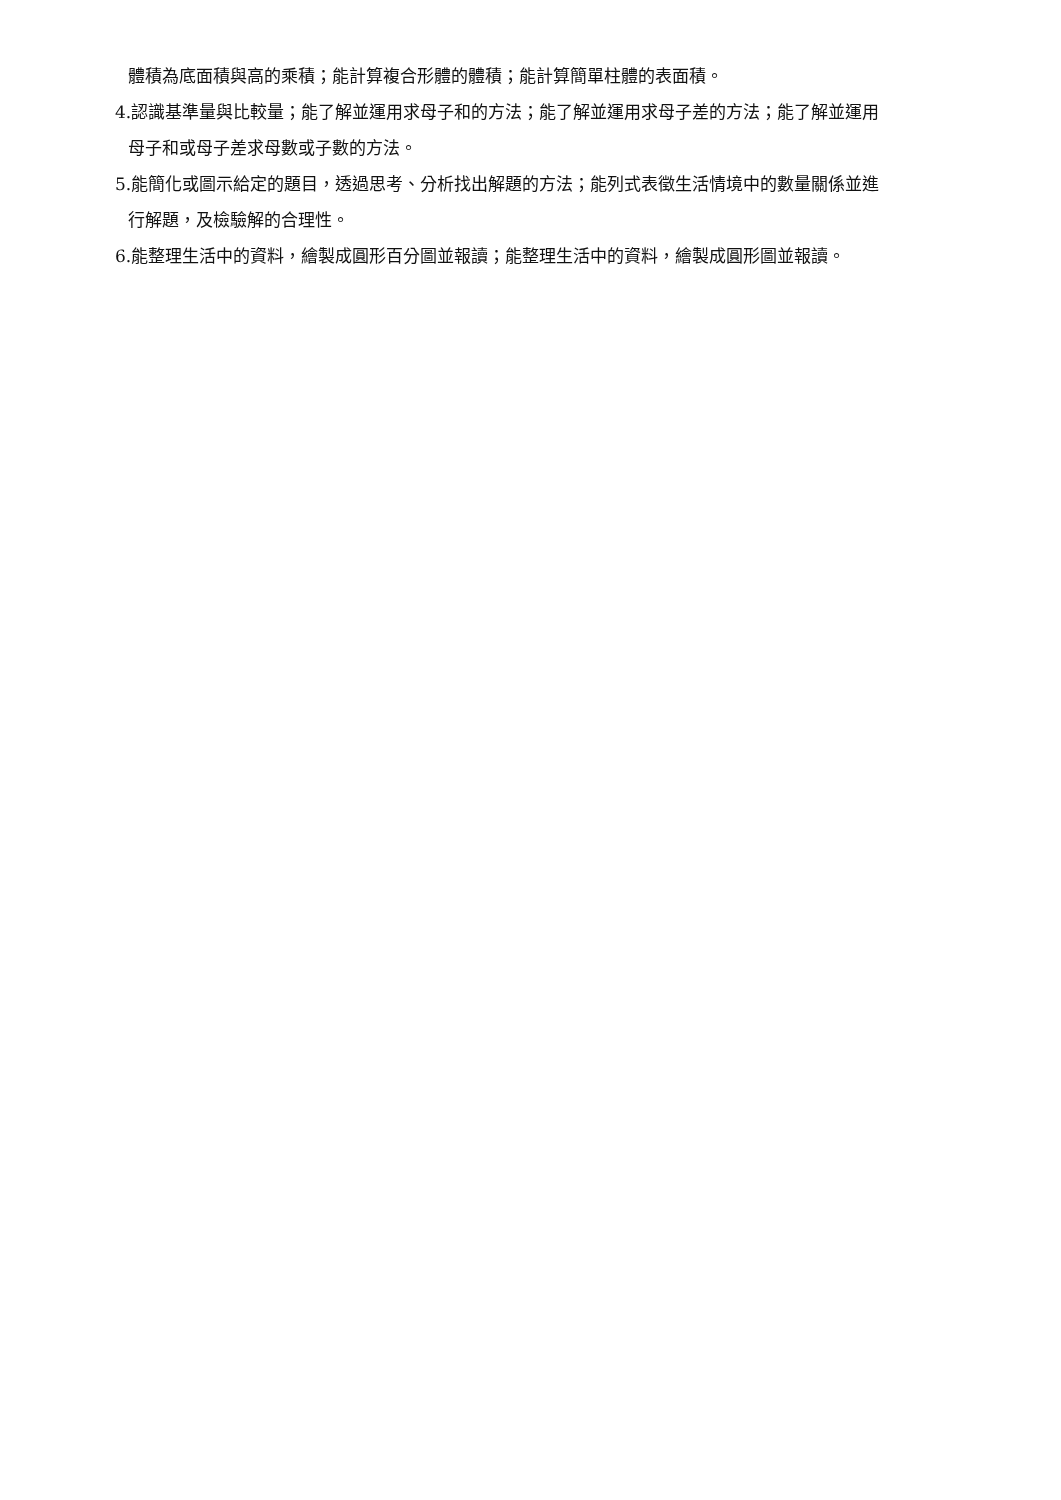體積為底面積與高的乘積；能計算複合形體的體積；能計算簡單柱體的表面積。
4.認識基準量與比較量；能了解並運用求母子和的方法；能了解並運用求母子差的方法；能了解並運用
母子和或母子差求母數或子數的方法。
5.能簡化或圖示給定的題目，透過思考、分析找出解題的方法；能列式表徵生活情境中的數量關係並進
行解題，及檢驗解的合理性。
6.能整理生活中的資料，繪製成圓形百分圖並報讀；能整理生活中的資料，繪製成圓形圖並報讀。